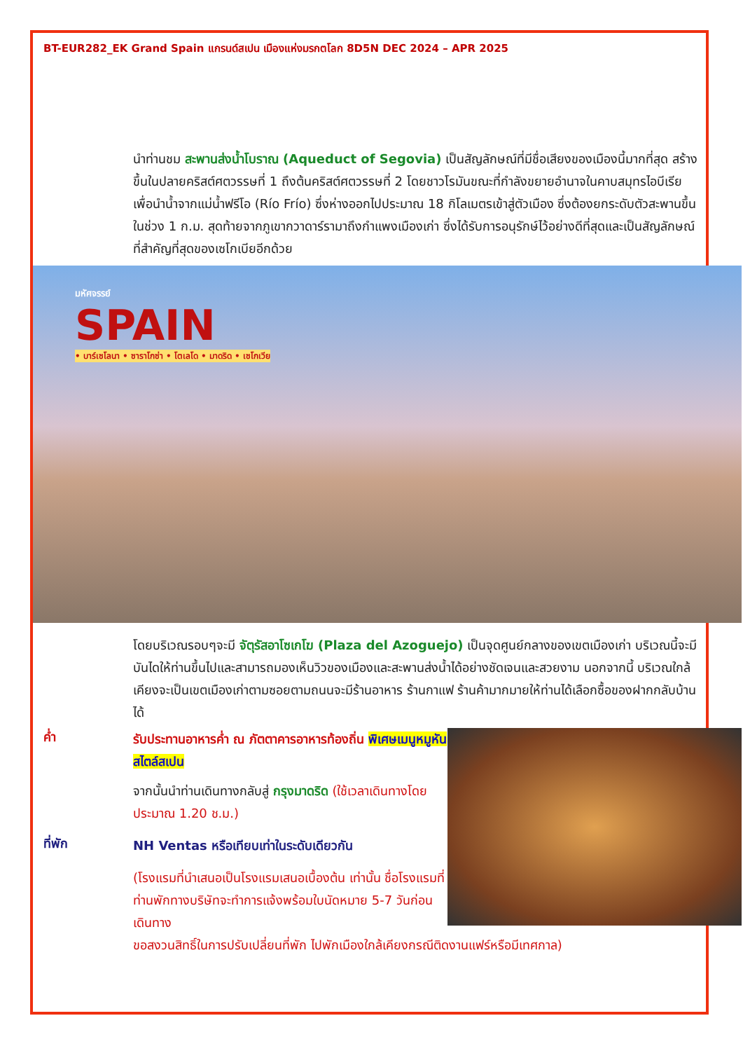BT-EUR282_EK Grand Spain แกรนด์สเปน เมืองแห่งมรกตโลก 8D5N DEC 2024 – APR 2025
นำท่านชม สะพานส่งน้ำโบราณ (Aqueduct of Segovia) เป็นสัญลักษณ์ที่มีชื่อเสียงของเมืองนี้มากที่สุด สร้างขึ้นในปลายคริสต์ศตวรรษที่ 1 ถึงต้นคริสต์ศตวรรษที่ 2 โดยชาวโรมันขณะที่กำลังขยายอำนาจในคาบสมุทรไอบีเรียเพื่อนำน้ำจากแม่น้ำฟรีโอ (Río Frío) ซึ่งห่างออกไปประมาณ 18 กิโลเมตรเข้าสู่ตัวเมือง ซึ่งต้องยกระดับตัวสะพานขึ้นในช่วง 1 ก.ม. สุดท้ายจากภูเขากวาดาร์รามาถึงกำแพงเมืองเก่า ซึ่งได้รับการอนุรักษ์ไว้อย่างดีที่สุดและเป็นสัญลักษณ์ที่สำคัญที่สุดของเซโกเบียอีกด้วย
มหัศจรรย์
SPAIN
• บาร์เซโลนา • ซาราโกซ่า • โตเลโด • มาดริด • เซโกเวีย
โดยบริเวณรอบๆจะมี จัตุรัสอาโซเกโฆ (Plaza del Azoguejo) เป็นจุดศูนย์กลางของเขตเมืองเก่า บริเวณนี้จะมีบันไดให้ท่านขึ้นไปและสามารถมองเห็นวิวของเมืองและสะพานส่งน้ำได้อย่างชัดเจนและสวยงาม นอกจากนี้ บริเวณใกล้เคียงจะเป็นเขตเมืองเก่าตามซอยตามถนนจะมีร้านอาหาร ร้านกาแฟ ร้านค้ามากมายให้ท่านได้เลือกซื้อของฝากกลับบ้านได้
ค่ำ
รับประทานอาหารค่ำ ณ ภัตตาคารอาหารท้องถิ่น พิเศษเมนูหมูหันสไตล์สเปน
จากนั้นนำท่านเดินทางกลับสู่ กรุงมาดริด (ใช้เวลาเดินทางโดยประมาณ 1.20 ช.ม.)
ที่พัก
NH Ventas หรือเทียบเท่าในระดับเดียวกัน
(โรงแรมที่นำเสนอเป็นโรงแรมเสนอเบื้องต้น เท่านั้น ชื่อโรงแรมที่ท่านพักทางบริษัทจะทำการแจ้งพร้อมใบนัดหมาย 5-7 วันก่อนเดินทาง
ขอสงวนสิทธิ์ในการปรับเปลี่ยนที่พัก ไปพักเมืองใกล้เคียงกรณีติดงานแฟร์หรือมีเทศกาล)